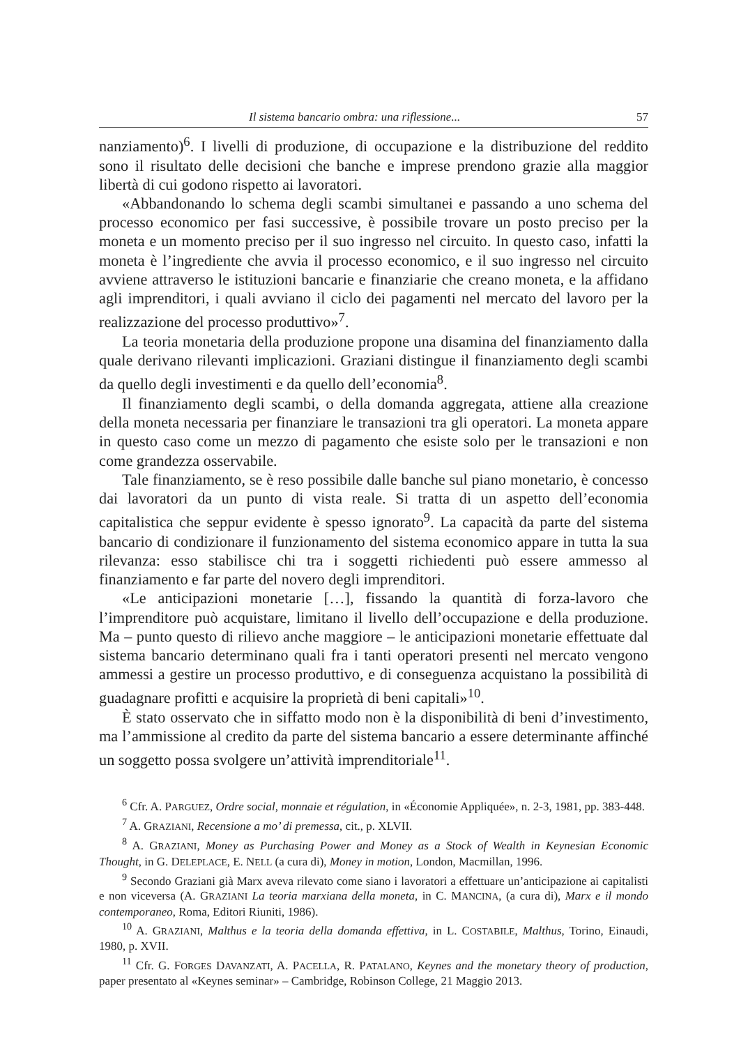Il sistema bancario ombra: una riflessione... 57
nanziamento)<sup>6</sup>. I livelli di produzione, di occupazione e la distribuzione del reddito sono il risultato delle decisioni che banche e imprese prendono grazie alla maggior libertà di cui godono rispetto ai lavoratori.
«Abbandonando lo schema degli scambi simultanei e passando a uno schema del processo economico per fasi successive, è possibile trovare un posto preciso per la moneta e un momento preciso per il suo ingresso nel circuito. In questo caso, infatti la moneta è l’ingrediente che avvia il processo economico, e il suo ingresso nel circuito avviene attraverso le istituzioni bancarie e finanziarie che creano moneta, e la affidano agli imprenditori, i quali avviano il ciclo dei pagamenti nel mercato del lavoro per la realizzazione del processo produttivo»<sup>7</sup>.
La teoria monetaria della produzione propone una disamina del finanziamento dalla quale derivano rilevanti implicazioni. Graziani distingue il finanziamento degli scambi da quello degli investimenti e da quello dell’economia<sup>8</sup>.
Il finanziamento degli scambi, o della domanda aggregata, attiene alla creazione della moneta necessaria per finanziare le transazioni tra gli operatori. La moneta appare in questo caso come un mezzo di pagamento che esiste solo per le transazioni e non come grandezza osservabile.
Tale finanziamento, se è reso possibile dalle banche sul piano monetario, è concesso dai lavoratori da un punto di vista reale. Si tratta di un aspetto dell’economia capitalistica che seppur evidente è spesso ignorato<sup>9</sup>. La capacità da parte del sistema bancario di condizionare il funzionamento del sistema economico appare in tutta la sua rilevanza: esso stabilisce chi tra i soggetti richiedenti può essere ammesso al finanziamento e far parte del novero degli imprenditori.
«Le anticipazioni monetarie […], fissando la quantità di forza-lavoro che l’imprenditore può acquistare, limitano il livello dell’occupazione e della produzione. Ma – punto questo di rilievo anche maggiore – le anticipazioni monetarie effettuate dal sistema bancario determinano quali fra i tanti operatori presenti nel mercato vengono ammessi a gestire un processo produttivo, e di conseguenza acquistano la possibilità di guadagnare profitti e acquisire la proprietà di beni capitali»<sup>10</sup>.
È stato osservato che in siffatto modo non è la disponibilità di beni d’investimento, ma l’ammissione al credito da parte del sistema bancario a essere determinante affinché un soggetto possa svolgere un’attività imprenditoriale<sup>11</sup>.
<sup>6</sup> Cfr. A. PARGUEZ, Ordre social, monnaie et régulation, in «Économie Appliquée», n. 2-3, 1981, pp. 383-448.
<sup>7</sup> A. GRAZIANI, Recensione a mo’ di premessa, cit., p. XLVII.
<sup>8</sup> A. GRAZIANI, Money as Purchasing Power and Money as a Stock of Wealth in Keynesian Economic Thought, in G. DELEPLACE, E. NELL (a cura di), Money in motion, London, Macmillan, 1996.
<sup>9</sup> Secondo Graziani già Marx aveva rilevato come siano i lavoratori a effettuare un’anticipazione ai capitalisti e non viceversa (A. GRAZIANI La teoria marxiana della moneta, in C. MANCINA, (a cura di), Marx e il mondo contemporaneo, Roma, Editori Riuniti, 1986).
<sup>10</sup> A. GRAZIANI, Malthus e la teoria della domanda effettiva, in L. COSTABILE, Malthus, Torino, Einaudi, 1980, p. XVII.
<sup>11</sup> Cfr. G. FORGES DAVANZATI, A. PACELLA, R. PATALANO, Keynes and the monetary theory of production, paper presentato al «Keynes seminar» – Cambridge, Robinson College, 21 Maggio 2013.